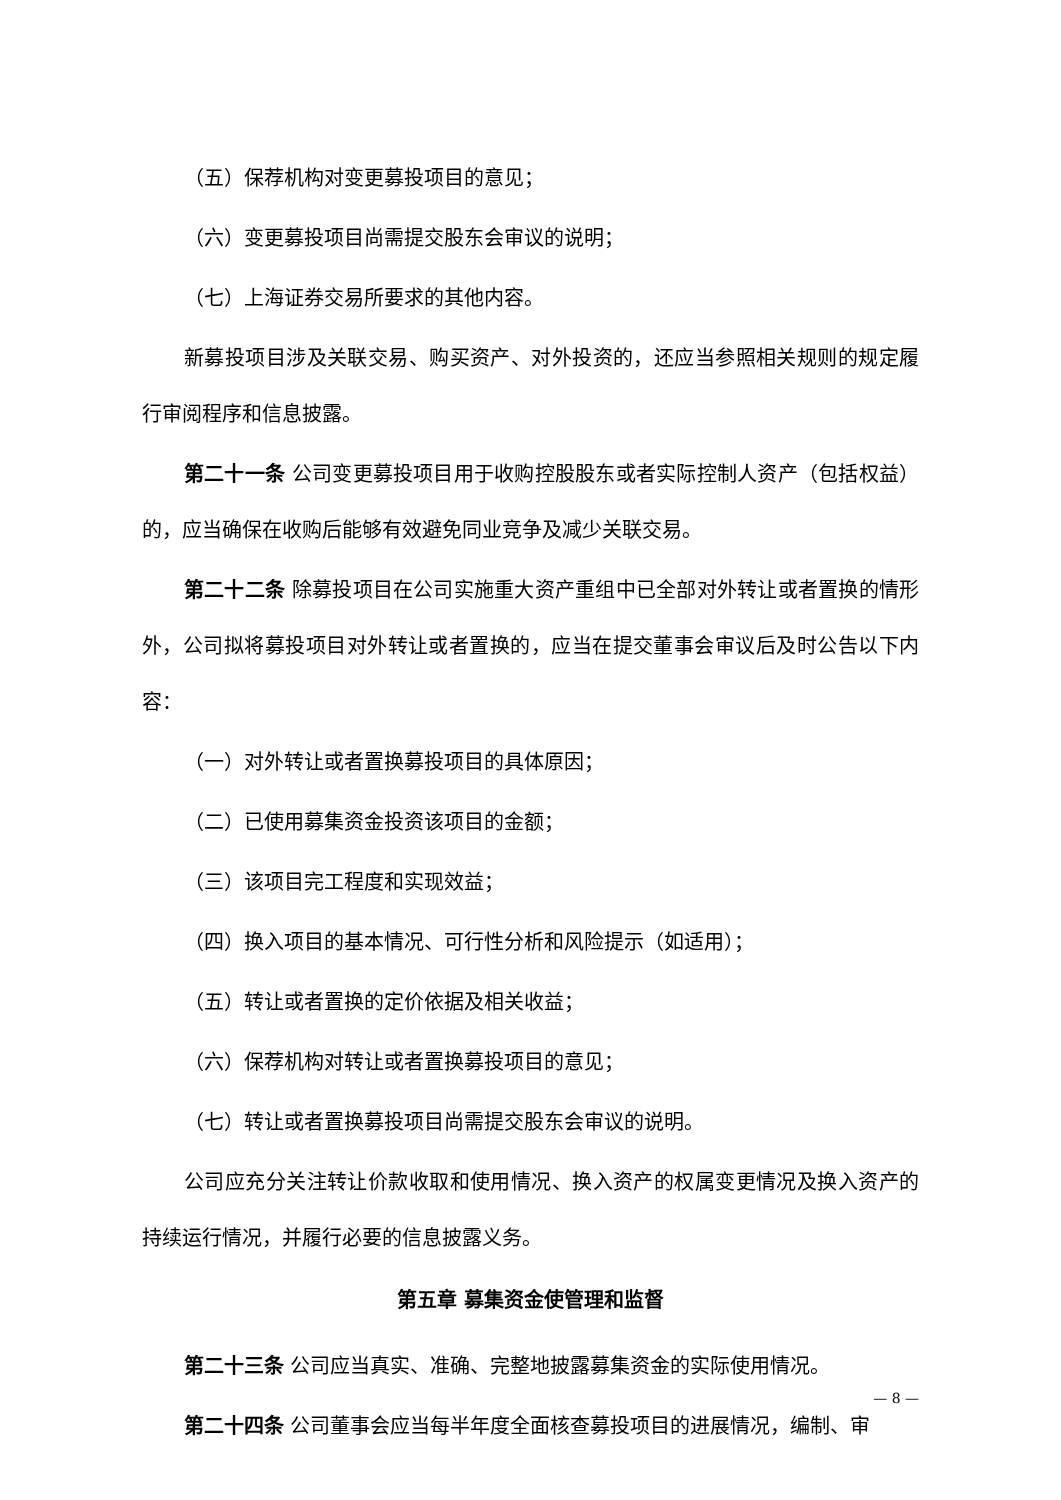（五）保荐机构对变更募投项目的意见；
（六）变更募投项目尚需提交股东会审议的说明；
（七）上海证券交易所要求的其他内容。
新募投项目涉及关联交易、购买资产、对外投资的，还应当参照相关规则的规定履行审阅程序和信息披露。
第二十一条 公司变更募投项目用于收购控股股东或者实际控制人资产（包括权益）的，应当确保在收购后能够有效避免同业竞争及减少关联交易。
第二十二条 除募投项目在公司实施重大资产重组中已全部对外转让或者置换的情形外，公司拟将募投项目对外转让或者置换的，应当在提交董事会审议后及时公告以下内容：
（一）对外转让或者置换募投项目的具体原因；
（二）已使用募集资金投资该项目的金额；
（三）该项目完工程度和实现效益；
（四）换入项目的基本情况、可行性分析和风险提示（如适用）；
（五）转让或者置换的定价依据及相关收益；
（六）保荐机构对转让或者置换募投项目的意见；
（七）转让或者置换募投项目尚需提交股东会审议的说明。
公司应充分关注转让价款收取和使用情况、换入资产的权属变更情况及换入资产的持续运行情况，并履行必要的信息披露义务。
第五章 募集资金使管理和监督
第二十三条 公司应当真实、准确、完整地披露募集资金的实际使用情况。
第二十四条 公司董事会应当每半年度全面核查募投项目的进展情况，编制、审
— 8 —